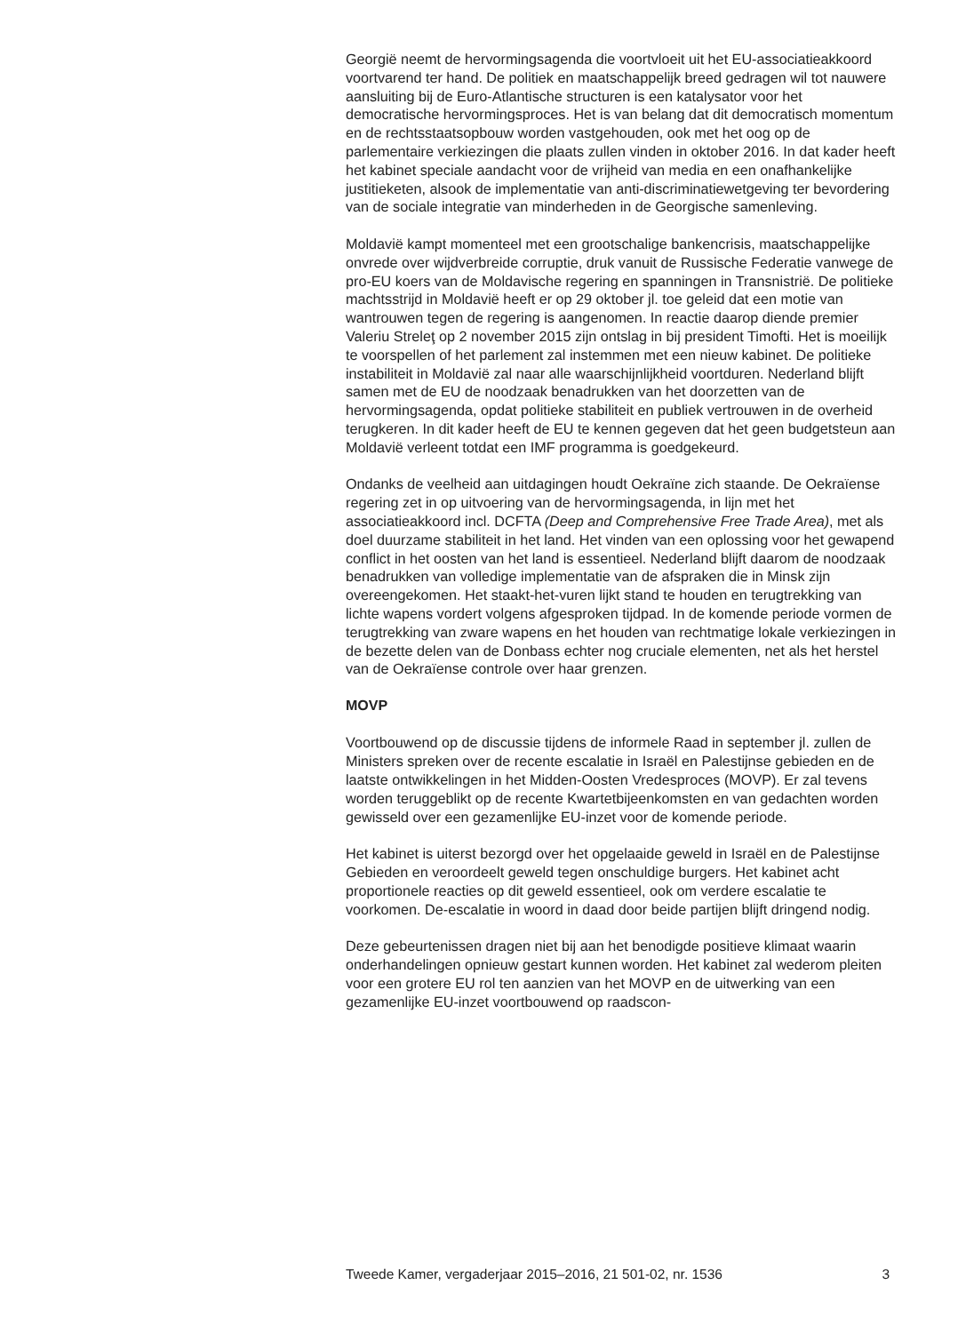Georgië neemt de hervormingsagenda die voortvloeit uit het EU-associatieakkoord voortvarend ter hand. De politiek en maatschappelijk breed gedragen wil tot nauwere aansluiting bij de Euro-Atlantische structuren is een katalysator voor het democratische hervormingsproces. Het is van belang dat dit democratisch momentum en de rechtsstaatsopbouw worden vastgehouden, ook met het oog op de parlementaire verkiezingen die plaats zullen vinden in oktober 2016. In dat kader heeft het kabinet speciale aandacht voor de vrijheid van media en een onafhankelijke justitieketen, alsook de implementatie van anti-discriminatiewetgeving ter bevordering van de sociale integratie van minderheden in de Georgische samenleving.
Moldavië kampt momenteel met een grootschalige bankencrisis, maatschappelijke onvrede over wijdverbreide corruptie, druk vanuit de Russische Federatie vanwege de pro-EU koers van de Moldavische regering en spanningen in Transnistrië. De politieke machtsstrijd in Moldavië heeft er op 29 oktober jl. toe geleid dat een motie van wantrouwen tegen de regering is aangenomen. In reactie daarop diende premier Valeriu Streleţ op 2 november 2015 zijn ontslag in bij president Timofti. Het is moeilijk te voorspellen of het parlement zal instemmen met een nieuw kabinet. De politieke instabiliteit in Moldavië zal naar alle waarschijnlijkheid voortduren. Nederland blijft samen met de EU de noodzaak benadrukken van het doorzetten van de hervormingsagenda, opdat politieke stabiliteit en publiek vertrouwen in de overheid terugkeren. In dit kader heeft de EU te kennen gegeven dat het geen budgetsteun aan Moldavië verleent totdat een IMF programma is goedgekeurd.
Ondanks de veelheid aan uitdagingen houdt Oekraïne zich staande. De Oekraïense regering zet in op uitvoering van de hervormingsagenda, in lijn met het associatieakkoord incl. DCFTA (Deep and Comprehensive Free Trade Area), met als doel duurzame stabiliteit in het land. Het vinden van een oplossing voor het gewapend conflict in het oosten van het land is essentieel. Nederland blijft daarom de noodzaak benadrukken van volledige implementatie van de afspraken die in Minsk zijn overeengekomen. Het staakt-het-vuren lijkt stand te houden en terugtrekking van lichte wapens vordert volgens afgesproken tijdpad. In de komende periode vormen de terugtrekking van zware wapens en het houden van rechtmatige lokale verkiezingen in de bezette delen van de Donbass echter nog cruciale elementen, net als het herstel van de Oekraïense controle over haar grenzen.
MOVP
Voortbouwend op de discussie tijdens de informele Raad in september jl. zullen de Ministers spreken over de recente escalatie in Israël en Palestijnse gebieden en de laatste ontwikkelingen in het Midden-Oosten Vredesproces (MOVP). Er zal tevens worden teruggeblikt op de recente Kwartetbijeenkomsten en van gedachten worden gewisseld over een gezamenlijke EU-inzet voor de komende periode.
Het kabinet is uiterst bezorgd over het opgelaaide geweld in Israël en de Palestijnse Gebieden en veroordeelt geweld tegen onschuldige burgers. Het kabinet acht proportionele reacties op dit geweld essentieel, ook om verdere escalatie te voorkomen. De-escalatie in woord in daad door beide partijen blijft dringend nodig.
Deze gebeurtenissen dragen niet bij aan het benodigde positieve klimaat waarin onderhandelingen opnieuw gestart kunnen worden. Het kabinet zal wederom pleiten voor een grotere EU rol ten aanzien van het MOVP en de uitwerking van een gezamenlijke EU-inzet voortbouwend op raadscon-
Tweede Kamer, vergaderjaar 2015–2016, 21 501-02, nr. 1536 3